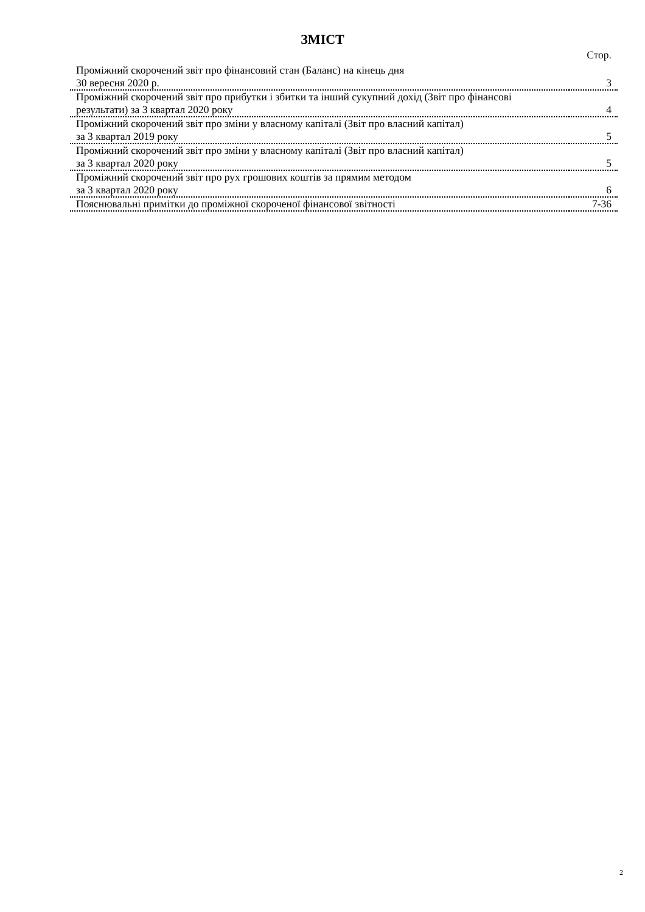ЗМІСТ
| | Стор. |
| Проміжний скорочений звіт про фінансовий стан (Баланс) на кінець дня 30 вересня 2020 р. | 3 |
| Проміжний скорочений звіт про прибутки і збитки та інший сукупний дохід (Звіт про фінансові результати) за 3 квартал 2020 року | 4 |
| Проміжний скорочений звіт про зміни у власному капіталі (Звіт про власний капітал) за 3 квартал 2019 року | 5 |
| Проміжний скорочений звіт про зміни у власному капіталі (Звіт про власний капітал) за 3 квартал 2020 року | 5 |
| Проміжний скорочений звіт про рух грошових коштів за прямим методом за 3 квартал 2020 року | 6 |
| Пояснювальні примітки до проміжної скороченої фінансової звітності | 7-36 |
2